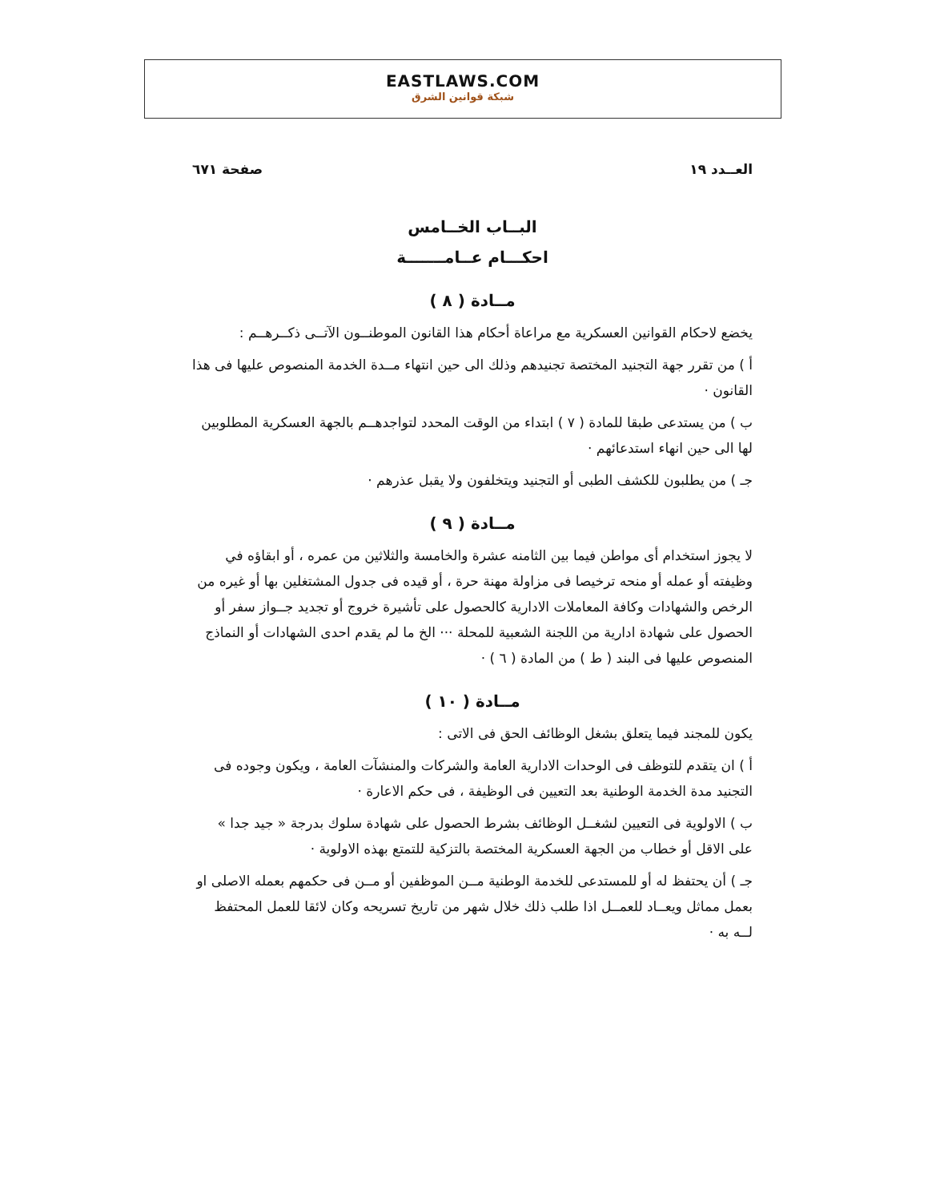EASTLAWS.COM
شبكة قوانين الشرق
العــدد ١٩ صفحة ٦٧١
البــاب الخــامس
احكـــام عــامـــــــة
مــادة ( ٨ )
يخضع لاحكام القوانين العسكرية مع مراعاة أحكام هذا القانون الموطنــون الآتــى ذكــرهــم :
أ ) من تقرر جهة التجنيد المختصة تجنيدهم وذلك الى حين انتهاء مــدة الخدمة المنصوص عليها فى هذا القانون ·
ب ) من يستدعى طبقا للمادة ( ٧ ) ابتداء من الوقت المحدد لتواجدهــم بالجهة العسكرية المطلوبين لها الى حين انهاء استدعائهم ·
جـ ) من يطلبون للكشف الطبى أو التجنيد ويتخلفون ولا يقبل عذرهم ·
مــادة ( ٩ )
لا يجوز استخدام أى مواطن فيما بين الثامنه عشرة والخامسة والثلاثين من عمره ، أو ابقاؤه في وظيفته أو عمله أو منحه ترخيصا فى مزاولة مهنة حرة ، أو قيده فى جدول المشتغلين بها أو غيره من الرخص والشهادات وكافة المعاملات الادارية كالحصول على تأشيرة خروج أو تجديد جــواز سفر أو الحصول على شهادة ادارية من اللجنة الشعبية للمحلة ··· الخ ما لم يقدم احدى الشهادات أو النماذج المنصوص عليها فى البند ( ط ) من المادة ( ٦ ) ·
مــادة ( ١٠ )
يكون للمجند فيما يتعلق بشغل الوظائف الحق فى الاتى :
أ ) ان يتقدم للتوظف فى الوحدات الادارية العامة والشركات والمنشآت العامة ، ويكون وجوده فى التجنيد مدة الخدمة الوطنية بعد التعيين فى الوظيفة ، فى حكم الاعارة ·
ب ) الاولوية فى التعيين لشغــل الوظائف بشرط الحصول على شهادة سلوك بدرجة « جيد جدا » على الاقل أو خطاب من الجهة العسكرية المختصة بالتزكية للتمتع بهذه الاولوية ·
جـ ) أن يحتفظ له أو للمستدعى للخدمة الوطنية مــن الموظفين أو مــن فى حكمهم بعمله الاصلى او بعمل مماثل ويعــاد للعمــل اذا طلب ذلك خلال شهر من تاريخ تسريحه وكان لائقا للعمل المحتفظ لــه به ·